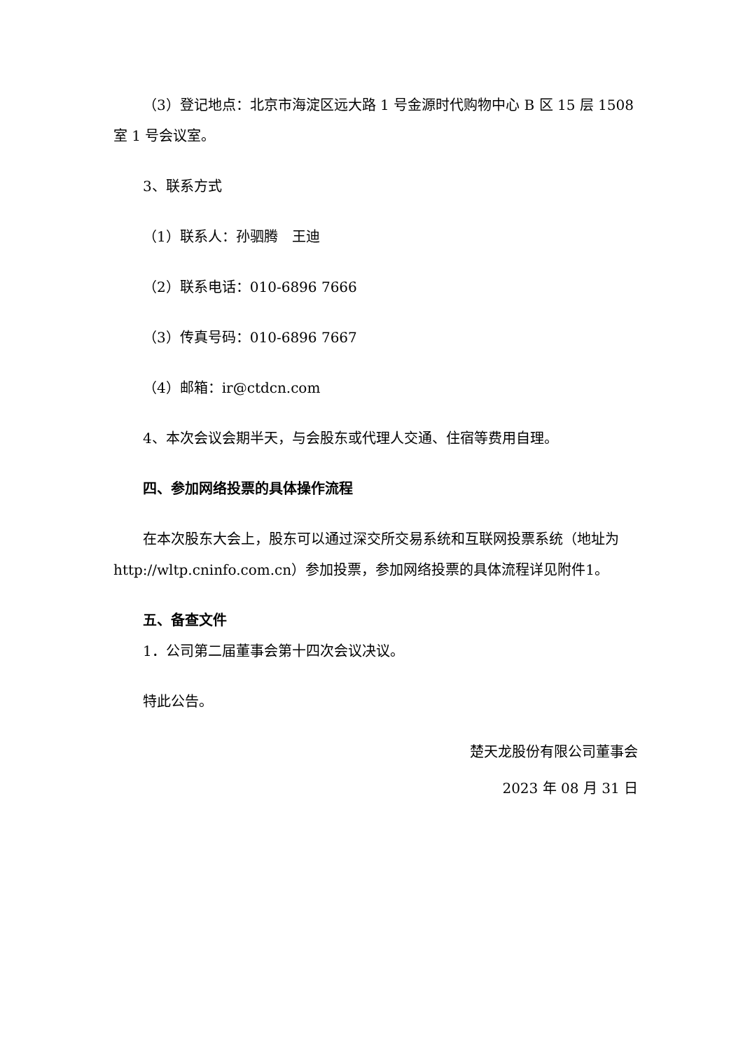（3）登记地点：北京市海淀区远大路 1 号金源时代购物中心 B 区 15 层 1508 室 1 号会议室。
3、联系方式
（1）联系人：孙驷腾　王迪
（2）联系电话：010-6896 7666
（3）传真号码：010-6896 7667
（4）邮箱：ir@ctdcn.com
4、本次会议会期半天，与会股东或代理人交通、住宿等费用自理。
四、参加网络投票的具体操作流程
在本次股东大会上，股东可以通过深交所交易系统和互联网投票系统（地址为 http://wltp.cninfo.com.cn）参加投票，参加网络投票的具体流程详见附件1。
五、备查文件
1．公司第二届董事会第十四次会议决议。
特此公告。
楚天龙股份有限公司董事会
2023 年 08 月 31 日